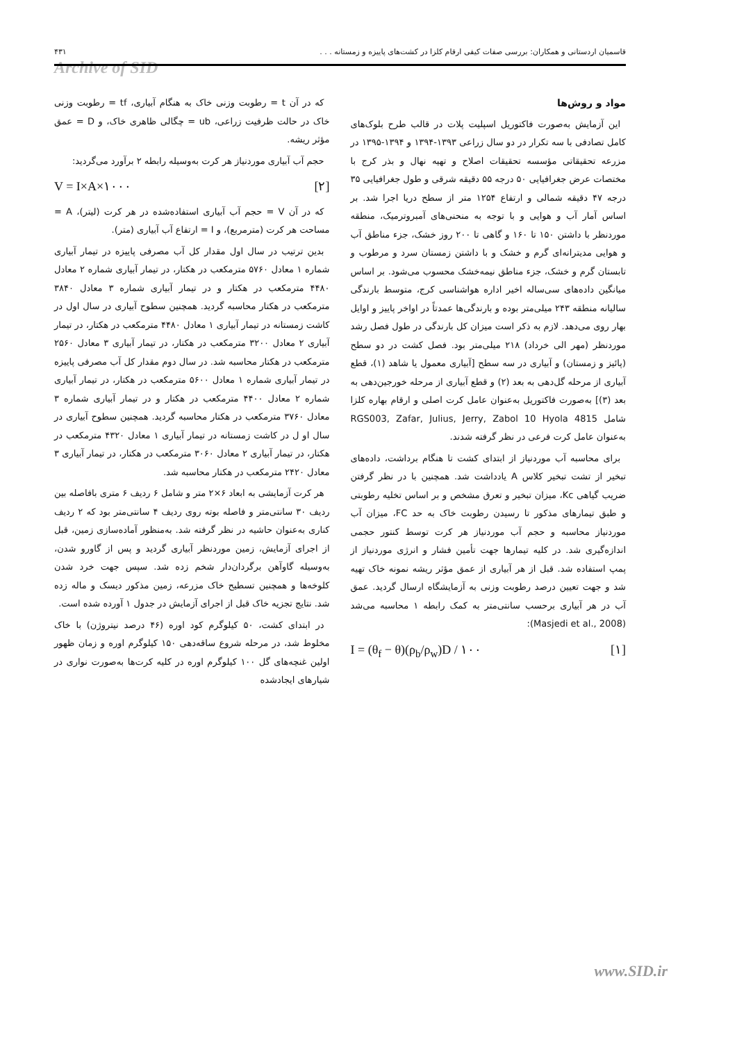قاسمیان اردستانی و همکاران: بررسی صفات کیفی ارقام کلزا در کشت‌های پاییزه و زمستانه . . . ۴۳۱
Archive of SID
مواد و روش‌ها
این آزمایش به‌صورت فاکتوریل اسپلیت پلات در قالب طرح بلوک‌های کامل تصادفی با سه تکرار در دو سال زراعی ۱۳۹۳-۱۳۹۴ و ۱۳۹۴-۱۳۹۵ در مزرعه تحقیقاتی مؤسسه تحقیقات اصلاح و تهیه نهال و بذر کرج با مختصات عرض جغرافیایی ۵۰ درجه ۵۵ دقیقه شرقی و طول جغرافیایی ۳۵ درجه ۴۷ دقیقه شمالی و ارتفاع ۱۲۵۴ متر از سطح دریا اجرا شد. بر اساس آمار آب و هوایی و با توجه به منحنی‌های آمبروترمیک، منطقه موردنظر با داشتن ۱۵۰ تا ۱۶۰ و گاهی تا ۲۰۰ روز خشک، جزء مناطق آب و هوایی مدیترانه‌ای گرم و خشک و با داشتن زمستان سرد و مرطوب و تابستان گرم و خشک، جزء مناطق نیمه‌خشک محسوب می‌شود. بر اساس میانگین داده‌های سی‌ساله اخیر اداره هواشناسی کرج، متوسط بارندگی سالیانه منطقه ۲۴۳ میلی‌متر بوده و بارندگی‌ها عمدتاً در اواخر پاییز و اوایل بهار روی می‌دهد. لازم به ذکر است میزان کل بارندگی در طول فصل رشد موردنظر (مهر الی خرداد) ۲۱۸ میلی‌متر بود. فصل کشت در دو سطح (پائیز و زمستان) و آبیاری در سه سطح [آبیاری معمول یا شاهد (۱)، قطع آبیاری از مرحله گل‌دهی به بعد (۲) و قطع آبیاری از مرحله خورجین‌دهی به بعد (۳)] به‌صورت فاکتوریل به‌عنوان عامل کرت اصلی و ارقام بهاره کلزا شامل RGS003, Zafar, Julius, Jerry, Zabol 10 Hyola 4815 به‌عنوان عامل کرت فرعی در نظر گرفته شدند.
برای محاسبه آب موردنیاز از ابتدای کشت تا هنگام برداشت، داده‌های تبخیر از تشت تبخیر کلاس A یادداشت شد. همچنین با در نظر گرفتن ضریب گیاهی Kc، میزان تبخیر و تعرق مشخص و بر اساس تخلیه رطوبتی و طبق تیمارهای مذکور تا رسیدن رطوبت خاک به حد FC، میزان آب موردنیاز محاسبه و حجم آب موردنیاز هر کرت توسط کنتور حجمی اندازه‌گیری شد. در کلیه تیمارها جهت تأمین فشار و انرژی موردنیاز از پمپ استفاده شد. قبل از هر آبیاری از عمق مؤثر ریشه نمونه خاک تهیه شد و جهت تعیین درصد رطوبت وزنی به آزمایشگاه ارسال گردید. عمق آب در هر آبیاری برحسب سانتی‌متر به کمک رابطه ۱ محاسبه می‌شد (Masjedi et al., 2008):
I = (θ<sub>f</sub> − θ)(ρ<sub>b</sub>/ρ<sub>w</sub>)D / ۱۰۰ [۱]
که در آن t = رطوبت وزنی خاک به هنگام آبیاری، tf = رطوبت وزنی خاک در حالت ظرفیت زراعی، ub = چگالی ظاهری خاک، و D = عمق مؤثر ریشه.
حجم آب آبیاری موردنیاز هر کرت به‌وسیله رابطه ۲ برآورد می‌گردید:
V = I×A×۱۰۰۰ [۲]
که در آن V = حجم آب آبیاری استفاده‌شده در هر کرت (لیتر)، A = مساحت هر کرت (مترمربع)، و I = ارتفاع آب آبیاری (متر).
بدین ترتیب در سال اول مقدار کل آب مصرفی پاییزه در تیمار آبیاری شماره ۱ معادل ۵۷۶۰ مترمکعب در هکتار، در تیمار آبیاری شماره ۲ معادل ۴۴۸۰ مترمکعب در هکتار و در تیمار آبیاری شماره ۳ معادل ۳۸۴۰ مترمکعب در هکتار محاسبه گردید. همچنین سطوح آبیاری در سال اول در کاشت زمستانه در تیمار آبیاری ۱ معادل ۴۴۸۰ مترمکعب در هکتار، در تیمار آبیاری ۲ معادل ۳۲۰۰ مترمکعب در هکتار، در تیمار آبیاری ۳ معادل ۲۵۶۰ مترمکعب در هکتار محاسبه شد. در سال دوم مقدار کل آب مصرفی پاییزه در تیمار آبیاری شماره ۱ معادل ۵۶۰۰ مترمکعب در هکتار، در تیمار آبیاری شماره ۲ معادل ۴۴۰۰ مترمکعب در هکتار و در تیمار آبیاری شماره ۳ معادل ۳۷۶۰ مترمکعب در هکتار محاسبه گردید. همچنین سطوح آبیاری در سال او ل در کاشت زمستانه در تیمار آبیاری ۱ معادل ۴۳۲۰ مترمکعب در هکتار، در تیمار آبیاری ۲ معادل ۳۰۶۰ مترمکعب در هکتار، در تیمار آبیاری ۳ معادل ۲۴۲۰ مترمکعب در هکتار محاسبه شد.
هر کرت آزمایشی به ابعاد ۶×۲ متر و شامل ۶ ردیف ۶ متری بافاصله بین ردیف ۳۰ سانتی‌متر و فاصله بوته روی ردیف ۴ سانتی‌متر بود که ۲ ردیف کناری به‌عنوان حاشیه در نظر گرفته شد. به‌منظور آماده‌سازی زمین، قبل از اجرای آزمایش، زمین موردنظر آبیاری گردید و پس از گاورو شدن، به‌وسیله گاوآهن برگردان‌دار شخم زده شد. سپس جهت خرد شدن کلوخه‌ها و همچنین تسطیح خاک مزرعه، زمین مذکور دیسک و ماله زده شد. نتایج تجزیه خاک قبل از اجرای آزمایش در جدول ۱ آورده شده است.
در ابتدای کشت، ۵۰ کیلوگرم کود اوره (۴۶ درصد نیتروژن) با خاک مخلوط شد، در مرحله شروع ساقه‌دهی ۱۵۰ کیلوگرم اوره و زمان ظهور اولین غنچه‌های گل ۱۰۰ کیلوگرم اوره در کلیه کرت‌ها به‌صورت نواری در شیارهای ایجادشده
www.SID.ir